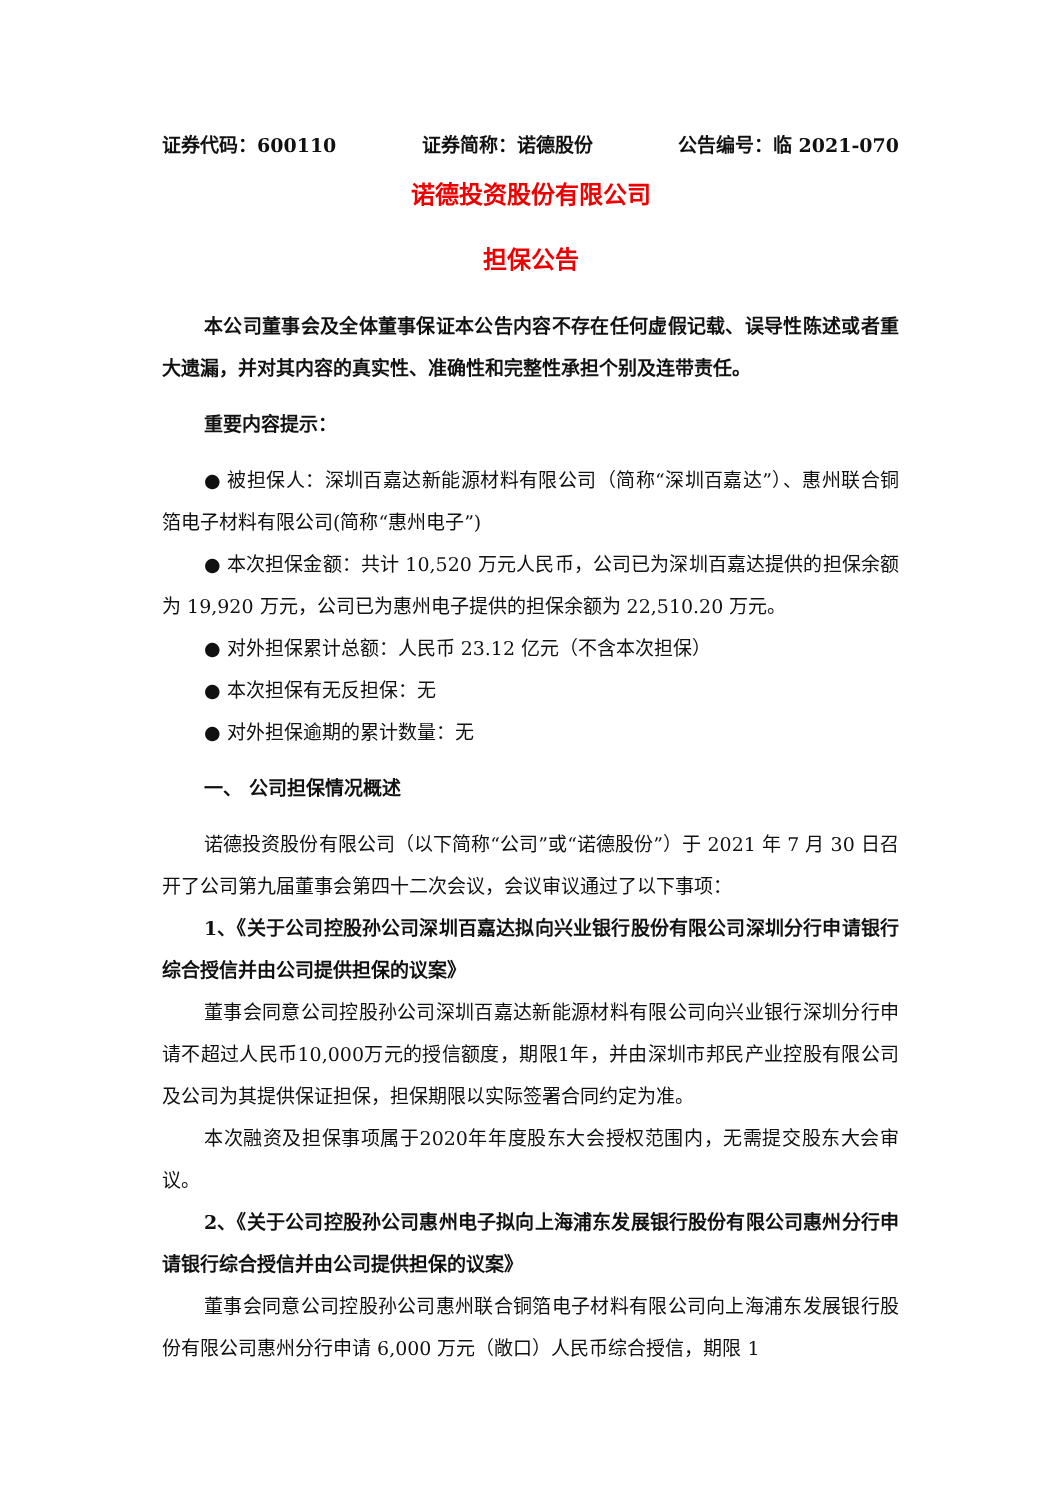证券代码：600110 证券简称：诺德股份 公告编号：临 2021-070
诺德投资股份有限公司
担保公告
本公司董事会及全体董事保证本公告内容不存在任何虚假记载、误导性陈述或者重大遗漏，并对其内容的真实性、准确性和完整性承担个别及连带责任。
重要内容提示：
● 被担保人：深圳百嘉达新能源材料有限公司（简称“深圳百嘉达”）、惠州联合铜箔电子材料有限公司(简称“惠州电子”)
● 本次担保金额：共计 10,520 万元人民币，公司已为深圳百嘉达提供的担保余额为 19,920 万元，公司已为惠州电子提供的担保余额为 22,510.20 万元。
● 对外担保累计总额：人民币 23.12 亿元（不含本次担保）
● 本次担保有无反担保：无
● 对外担保逾期的累计数量：无
一、 公司担保情况概述
诺德投资股份有限公司（以下简称“公司”或“诺德股份”）于 2021 年 7 月 30 日召开了公司第九届董事会第四十二次会议，会议审议通过了以下事项：
1、《关于公司控股孙公司深圳百嘉达拟向兴业银行股份有限公司深圳分行申请银行综合授信并由公司提供担保的议案》
董事会同意公司控股孙公司深圳百嘉达新能源材料有限公司向兴业银行深圳分行申请不超过人民币10,000万元的授信额度，期限1年，并由深圳市邦民产业控股有限公司及公司为其提供保证担保，担保期限以实际签署合同约定为准。
本次融资及担保事项属于2020年年度股东大会授权范围内，无需提交股东大会审议。
2、《关于公司控股孙公司惠州电子拟向上海浦东发展银行股份有限公司惠州分行申请银行综合授信并由公司提供担保的议案》
董事会同意公司控股孙公司惠州联合铜箔电子材料有限公司向上海浦东发展银行股份有限公司惠州分行申请 6,000 万元（敞口）人民币综合授信，期限 1